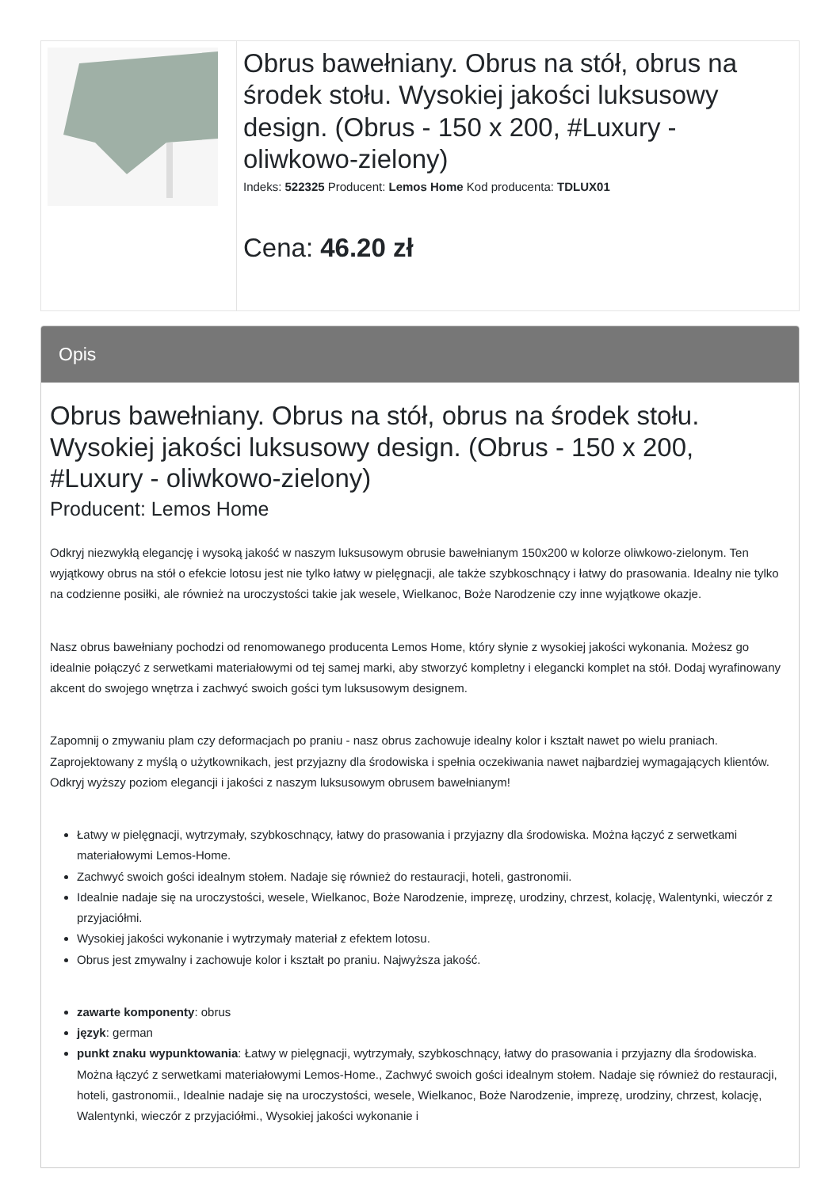| | Obrus bawełniany. Obrus na stół, obrus na środek stołu. Wysokiej jakości luksusowy design. (Obrus - 150 x 200, #Luxury - oliwkowo-zielony) Indeks: 522325 Producent: Lemos Home Kod producenta: TDLUX01 Cena: 46.20 zł |
Opis
Obrus bawełniany. Obrus na stół, obrus na środek stołu. Wysokiej jakości luksusowy design. (Obrus - 150 x 200, #Luxury - oliwkowo-zielony)
Producent: Lemos Home
Odkryj niezwykłą elegancję i wysoką jakość w naszym luksusowym obrusie bawełnianym 150x200 w kolorze oliwkowo-zielonym. Ten wyjątkowy obrus na stół o efekcie lotosu jest nie tylko łatwy w pielęgnacji, ale także szybkoschnący i łatwy do prasowania. Idealny nie tylko na codzienne posiłki, ale również na uroczystości takie jak wesele, Wielkanoc, Boże Narodzenie czy inne wyjątkowe okazje.
Nasz obrus bawełniany pochodzi od renomowanego producenta Lemos Home, który słynie z wysokiej jakości wykonania. Możesz go idealnie połączyć z serwetkami materiałowymi od tej samej marki, aby stworzyć kompletny i elegancki komplet na stół. Dodaj wyrafinowany akcent do swojego wnętrza i zachwyć swoich gości tym luksusowym designem.
Zapomnij o zmywaniu plam czy deformacjach po praniu - nasz obrus zachowuje idealny kolor i kształt nawet po wielu praniach. Zaprojektowany z myślą o użytkownikach, jest przyjazny dla środowiska i spełnia oczekiwania nawet najbardziej wymagających klientów. Odkryj wyższy poziom elegancji i jakości z naszym luksusowym obrusem bawełnianym!
Łatwy w pielęgnacji, wytrzymały, szybkoschnący, łatwy do prasowania i przyjazny dla środowiska. Można łączyć z serwetkami materiałowymi Lemos-Home.
Zachwyć swoich gości idealnym stołem. Nadaje się również do restauracji, hoteli, gastronomii.
Idealnie nadaje się na uroczystości, wesele, Wielkanoc, Boże Narodzenie, imprezę, urodziny, chrzest, kolację, Walentynki, wieczór z przyjaciółmi.
Wysokiej jakości wykonanie i wytrzymały materiał z efektem lotosu.
Obrus jest zmywalny i zachowuje kolor i kształt po praniu. Najwyższa jakość.
zawarte komponenty: obrus
język: german
punkt znaku wypunktowania: Łatwy w pielęgnacji, wytrzymały, szybkoschnący, łatwy do prasowania i przyjazny dla środowiska. Można łączyć z serwetkami materiałowymi Lemos-Home., Zachwyć swoich gości idealnym stołem. Nadaje się również do restauracji, hoteli, gastronomii., Idealnie nadaje się na uroczystości, wesele, Wielkanoc, Boże Narodzenie, imprezę, urodziny, chrzest, kolację, Walentynki, wieczór z przyjaciółmi., Wysokiej jakości wykonanie i